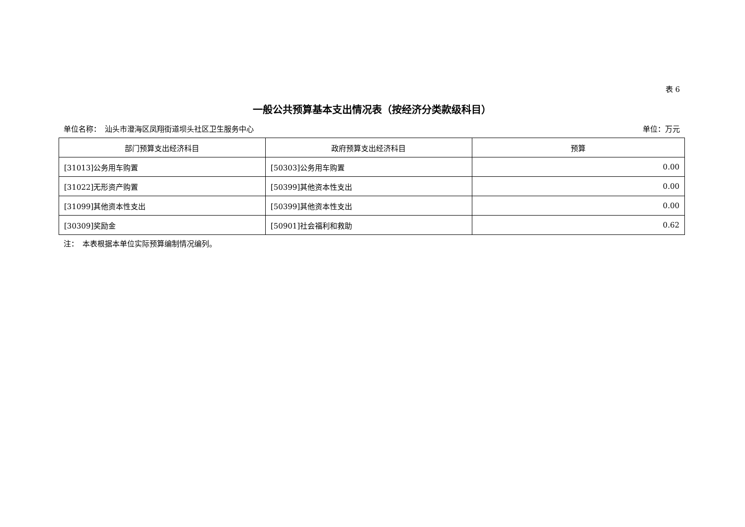表 6
一般公共预算基本支出情况表（按经济分类款级科目）
单位名称：　汕头市澄海区凤翔街道坝头社区卫生服务中心 单位：万元
| 部门预算支出经济科目 | 政府预算支出经济科目 | 预算 |
| --- | --- | --- |
| [31013]公务用车购置 | [50303]公务用车购置 | 0.00 |
| [31022]无形资产购置 | [50399]其他资本性支出 | 0.00 |
| [31099]其他资本性支出 | [50399]其他资本性支出 | 0.00 |
| [30309]奖励金 | [50901]社会福利和救助 | 0.62 |
注：　本表根据本单位实际预算编制情况编列。